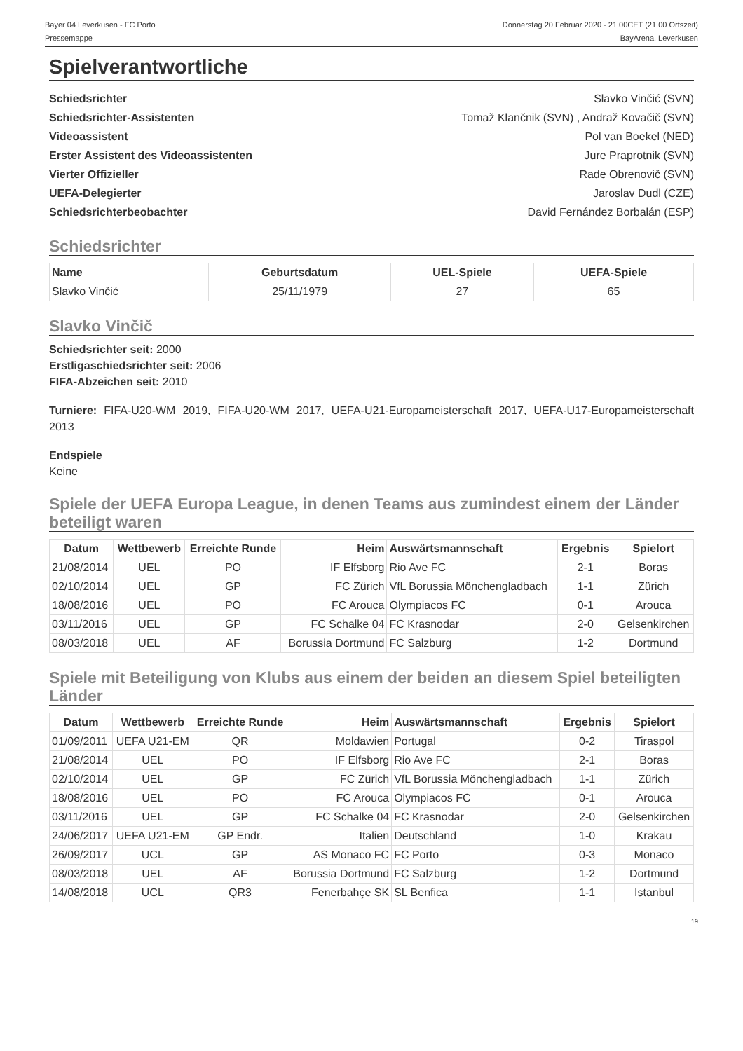Bayer 04 Leverkusen - FC Porto
Pressemappe
Donnerstag 20 Februar 2020 - 21.00CET (21.00 Ortszeit)
BayArena, Leverkusen
Spielverantwortliche
Schiedsrichter Slavko Vinčić (SVN)
Schiedsrichter-Assistenten Tomaž Klančnik (SVN) , Andraž Kovačič (SVN)
Videoassistent Pol van Boekel (NED)
Erster Assistent des Videoassistenten Jure Praprotnik (SVN)
Vierter Offizieller Rade Obrenovič (SVN)
UEFA-Delegierter Jaroslav Dudl (CZE)
Schiedsrichterbeobachter David Fernández Borbalán (ESP)
Schiedsrichter
| Name | Geburtsdatum | UEL-Spiele | UEFA-Spiele |
| --- | --- | --- | --- |
| Slavko Vinčić | 25/11/1979 | 27 | 65 |
Slavko Vinčič
Schiedsrichter seit: 2000
Erstligaschiedsrichter seit: 2006
FIFA-Abzeichen seit: 2010
Turniere: FIFA-U20-WM 2019, FIFA-U20-WM 2017, UEFA-U21-Europameisterschaft 2017, UEFA-U17-Europameisterschaft 2013
Endspiele
Keine
Spiele der UEFA Europa League, in denen Teams aus zumindest einem der Länder beteiligt waren
| Datum | Wettbewerb | Erreichte Runde | Heim | Auswärtsmannschaft | Ergebnis | Spielort |
| --- | --- | --- | --- | --- | --- | --- |
| 21/08/2014 | UEL | PO | IF Elfsborg | Rio Ave FC | 2-1 | Boras |
| 02/10/2014 | UEL | GP | FC Zürich | VfL Borussia Mönchengladbach | 1-1 | Zürich |
| 18/08/2016 | UEL | PO | FC Arouca | Olympiacos FC | 0-1 | Arouca |
| 03/11/2016 | UEL | GP | FC Schalke 04 | FC Krasnodar | 2-0 | Gelsenkirchen |
| 08/03/2018 | UEL | AF | Borussia Dortmund | FC Salzburg | 1-2 | Dortmund |
Spiele mit Beteiligung von Klubs aus einem der beiden an diesem Spiel beteiligten Länder
| Datum | Wettbewerb | Erreichte Runde | Heim | Auswärtsmannschaft | Ergebnis | Spielort |
| --- | --- | --- | --- | --- | --- | --- |
| 01/09/2011 | UEFA U21-EM | QR | Moldawien | Portugal | 0-2 | Tiraspol |
| 21/08/2014 | UEL | PO | IF Elfsborg | Rio Ave FC | 2-1 | Boras |
| 02/10/2014 | UEL | GP | FC Zürich | VfL Borussia Mönchengladbach | 1-1 | Zürich |
| 18/08/2016 | UEL | PO | FC Arouca | Olympiacos FC | 0-1 | Arouca |
| 03/11/2016 | UEL | GP | FC Schalke 04 | FC Krasnodar | 2-0 | Gelsenkirchen |
| 24/06/2017 | UEFA U21-EM | GP Endr. | Italien | Deutschland | 1-0 | Krakau |
| 26/09/2017 | UCL | GP | AS Monaco FC | FC Porto | 0-3 | Monaco |
| 08/03/2018 | UEL | AF | Borussia Dortmund | FC Salzburg | 1-2 | Dortmund |
| 14/08/2018 | UCL | QR3 | Fenerbahçe SK | SL Benfica | 1-1 | Istanbul |
19